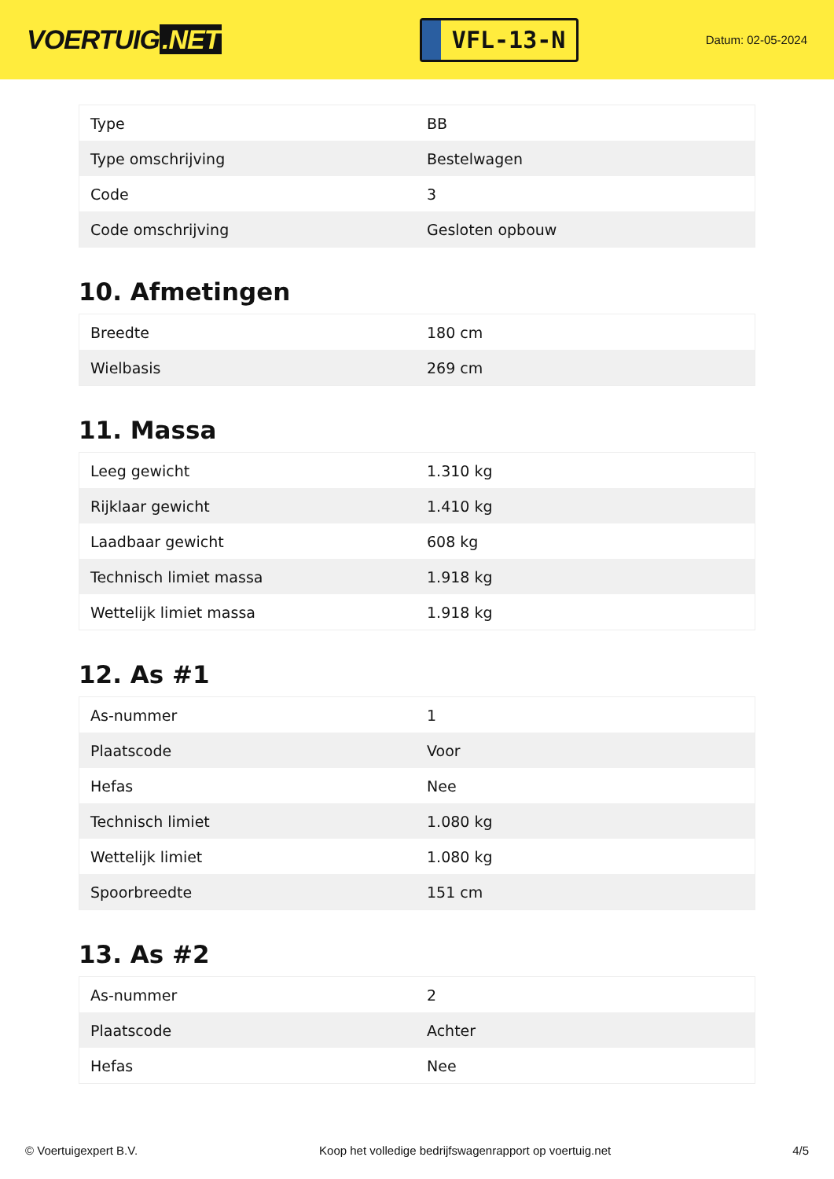VOERTUIG.NET
VFL-13-N
Datum: 02-05-2024
| Type | BB |
| Type omschrijving | Bestelwagen |
| Code | 3 |
| Code omschrijving | Gesloten opbouw |
10. Afmetingen
| Breedte | 180 cm |
| Wielbasis | 269 cm |
11. Massa
| Leeg gewicht | 1.310 kg |
| Rijklaar gewicht | 1.410 kg |
| Laadbaar gewicht | 608 kg |
| Technisch limiet massa | 1.918 kg |
| Wettelijk limiet massa | 1.918 kg |
12. As #1
| As-nummer | 1 |
| Plaatscode | Voor |
| Hefas | Nee |
| Technisch limiet | 1.080 kg |
| Wettelijk limiet | 1.080 kg |
| Spoorbreedte | 151 cm |
13. As #2
| As-nummer | 2 |
| Plaatscode | Achter |
| Hefas | Nee |
© Voertuigexpert B.V. Koop het volledige bedrijfswagenrapport op voertuig.net 4/5